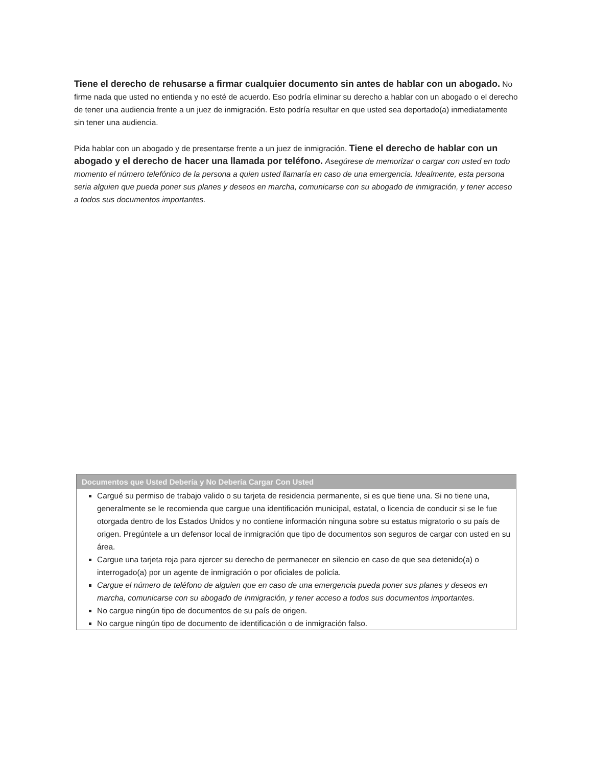Tiene el derecho de rehusarse a firmar cualquier documento sin antes de hablar con un abogado. No firme nada que usted no entienda y no esté de acuerdo. Eso podría eliminar su derecho a hablar con un abogado o el derecho de tener una audiencia frente a un juez de inmigración. Esto podría resultar en que usted sea deportado(a) inmediatamente sin tener una audiencia.
Pida hablar con un abogado y de presentarse frente a un juez de inmigración. Tiene el derecho de hablar con un abogado y el derecho de hacer una llamada por teléfono. Asegúrese de memorizar o cargar con usted en todo momento el número telefónico de la persona a quien usted llamaría en caso de una emergencia. Idealmente, esta persona seria alguien que pueda poner sus planes y deseos en marcha, comunicarse con su abogado de inmigración, y tener acceso a todos sus documentos importantes.
Documentos que Usted Debería y No Debería Cargar Con Usted
Cargué su permiso de trabajo valido o su tarjeta de residencia permanente, si es que tiene una. Si no tiene una, generalmente se le recomienda que cargue una identificación municipal, estatal, o licencia de conducir si se le fue otorgada dentro de los Estados Unidos y no contiene información ninguna sobre su estatus migratorio o su país de origen. Pregúntele a un defensor local de inmigración que tipo de documentos son seguros de cargar con usted en su área.
Cargue una tarjeta roja para ejercer su derecho de permanecer en silencio en caso de que sea detenido(a) o interrogado(a) por un agente de inmigración o por oficiales de policía.
Cargue el número de teléfono de alguien que en caso de una emergencia pueda poner sus planes y deseos en marcha, comunicarse con su abogado de inmigración, y tener acceso a todos sus documentos importantes.
No cargue ningún tipo de documentos de su país de origen.
No cargue ningún tipo de documento de identificación o de inmigración falso.